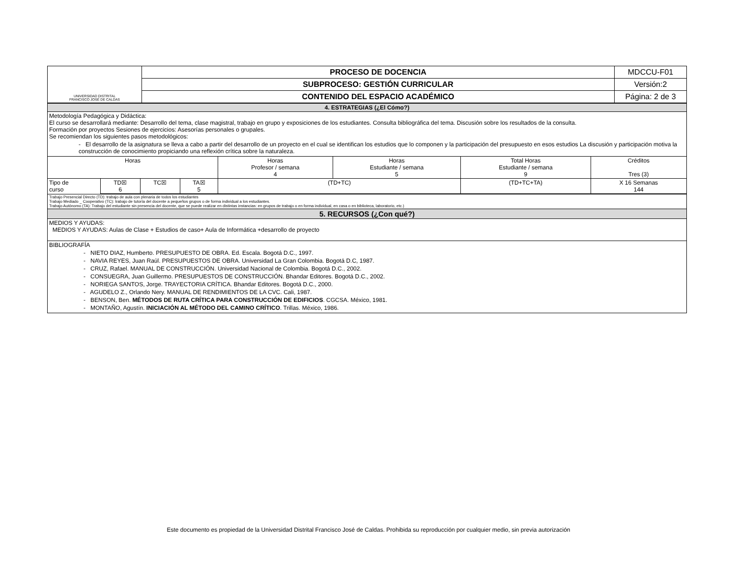| UNIVERSIDAD DISTRITAL FRANCISCO JOSÉ DE CALDAS | PROCESO DE DOCENCIA | MDCCU-F01 |
| | SUBPROCESO: GESTIÓN CURRICULAR | Versión:2 |
| | CONTENIDO DEL ESPACIO ACADÉMICO | Página: 2 de 3 |
| 4. ESTRATEGIAS (¿El Cómo?) | | | | | | | |
| Metodología Pedagógica y Didáctica: El curso se desarrollará mediante: Desarrollo del tema, clase magistral, trabajo en grupo y exposiciones de los estudiantes. Consulta bibliográfica del tema. Discusión sobre los resultados de la consulta. Formación por proyectos Sesiones de ejercicios: Asesorías personales o grupales. Se recomiendan los siguientes pasos metodológicos: - El desarrollo de la asignatura se lleva a cabo a partir del desarrollo de un proyecto en el cual se identifican los estudios que lo componen y la participación del presupuesto en esos estudios La discusión y participación motiva la construcción de conocimiento propiciando una reflexión crítica sobre la naturaleza. | | | | | | | |
| Horas | | | | Horas Profesor / semana 4 | Horas Estudiante / semana 5 | Total Horas Estudiante / semana 9 | Créditos Tres (3) |
| Tipo de curso | TD☒ 6 | TC☒ | TA☒ 5 | (TD+TC) | | (TD+TC+TA) | X 16 Semanas 144 |
| Trabajo Presencial Directo (TD): trabajo de aula con plenaria de todos los estudiantes Trabajo Mediado _ Cooperativo (TC): trabajo de tutoría del docente a pequeños grupos o de forma individual a los estudiantes. Trabajo Autónomo (TA): Trabajo del estudiante sin presencia del docente, que se puede realizar en distintas instancias: en grupos de trabajo o en forma individual, en casa o en biblioteca, laboratorio, etc.) | | | | | | | |
| 5. RECURSOS (¿Con qué?) | | | | | | | |
| MEDIOS Y AYUDAS: MEDIOS Y AYUDAS: Aulas de Clase + Estudios de caso+ Aula de Informática +desarrollo de proyecto | | | | | | | |
| BIBLIOGRAFÍA - NIETO DIAZ, Humberto. PRESUPUESTO DE OBRA. Ed. Escala. Bogotá D.C., 1997. - NAVIA REYES, Juan Raúl. PRESUPUESTOS DE OBRA. Universidad La Gran Colombia. Bogotá D.C, 1987. - CRUZ, Rafael. MANUAL DE CONSTRUCCIÓN. Universidad Nacional de Colombia. Bogotá D.C., 2002. - CONSUEGRA, Juan Guillermo. PRESUPUESTOS DE CONSTRUCCIÓN. Bhandar Editores. Bogotá D.C., 2002. - NORIEGA SANTOS, Jorge. TRAYECTORIA CRÍTICA. Bhandar Editores. Bogotá D.C., 2000. - AGUDELO Z., Orlando Nery. MANUAL DE RENDIMIENTOS DE LA CVC. Cali, 1987. - BENSON, Ben. MÉTODOS DE RUTA CRÍTICA PARA CONSTRUCCIÓN DE EDIFICIOS . CGCSA. México, 1981. - MONTAÑO, Agustín. INICIACIÓN AL MÉTODO DEL CAMINO CRÍTICO . Trillas. México, 1986. | | | | | | | |
Este documento es propiedad de la Universidad Distrital Francisco José de Caldas. Prohibida su reproducción por cualquier medio, sin previa autorización